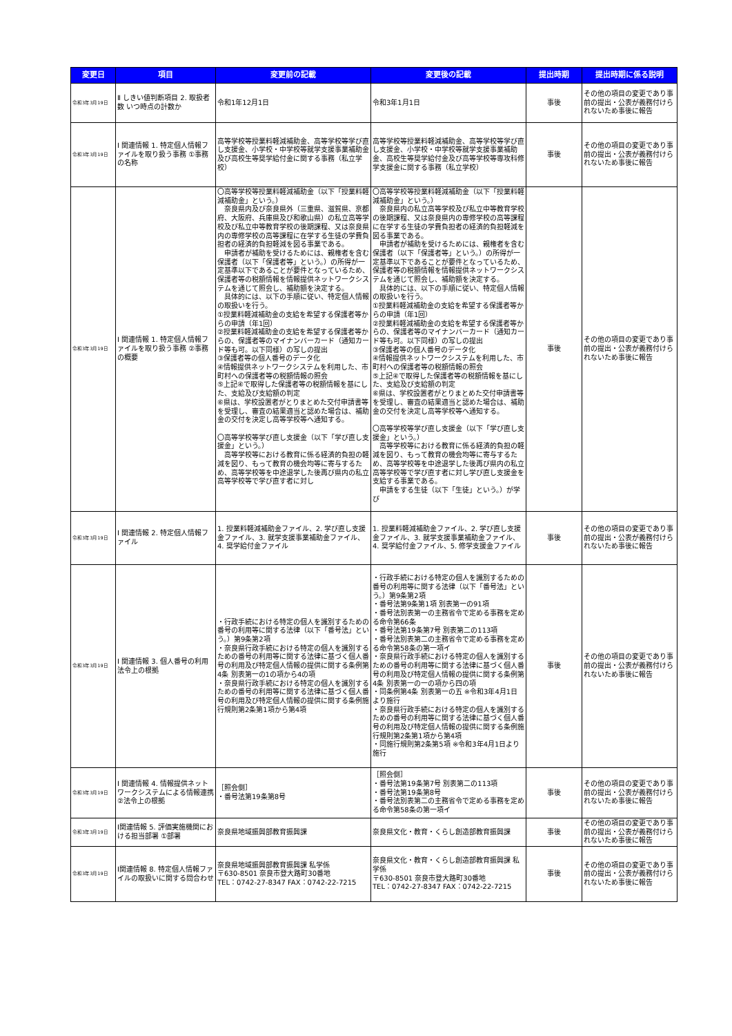| 変更日 | 項目 | 変更前の記載 | 変更後の記載 | 提出時期 | 提出時期に係る説明 |
| --- | --- | --- | --- | --- | --- |
| 令和3年3月19日 | Ⅱ しきい値判断項目 2. 取扱者数 いつ時点の計数か | 令和1年12月1日 | 令和3年1月1日 | 事後 | その他の項目の変更であり事前の提出・公表が義務付けられないため事後に報告 |
| 令和3年3月19日 | Ⅰ 関連情報 1. 特定個人情報ファイルを取り扱う事務 ①事務の名称 | 高等学校等授業料軽減補助金、高等学校等学び直し支援金、小学校・中学校等就学支援事業補助金及び高校生等奨学給付金に関する事務（私立学校） | 高等学校等授業料軽減補助金、高等学校等学び直し支援金、小学校・中学校等就学支援事業補助金、高校生等奨学給付金及び高等学校等専攻科修学支援金に関する事務（私立学校） | 事後 | その他の項目の変更であり事前の提出・公表が義務付けられないため事後に報告 |
| 令和3年3月19日 | Ⅰ 関連情報 1. 特定個人情報ファイルを取り扱う事務 ②事務の概要 | 〇高等学校等授業料軽減補助金（以下「授業料軽減補助金」という。） 奈良県内及び奈良県外（三重県、滋賀県、京都府、大阪府、兵庫県及び和歌山県）の私立高等学校及び私立中等教育学校の後期課程、又は奈良県内の専修学校の高等課程に在学する生徒の学費負担者の経済的負担軽減を図る事業である。 申請者が補助を受けるためには、親権者を含む保護者（以下「保護者等」という。）の所得が一定基準以下であることが要件となっているため、保護者等の税額情報を情報提供ネットワークシステムを通じて照会し、補助額を決定する。 具体的には、以下の手順に従い、特定個人情報の取扱いを行う。 ①授業料軽減補助金の支給を希望する保護者等からの申請（年1回） ②授業料軽減補助金の支給を希望する保護者等からの、保護者等のマイナンバーカード（通知カード等も可。以下同様）の写しの提出 ③保護者等の個人番号のデータ化 ④情報提供ネットワークシステムを利用した、市町村への保護者等の税額情報の照会 ⑤上記④で取得した保護者等の税額情報を基にした、支給及び支給額の判定 ⑥県は、学校設置者がとりまとめた交付申請書等を受理し、審査の結果適当と認めた場合は、補助金の交付を決定し高等学校等へ通知する。 〇高等学校等学び直し支援金（以下「学び直し支援金」という。） 高等学校等における教育に係る経済的負担の軽減を図り、もって教育の機会均等に寄与するため、高等学校等を中途退学した後再び県内の私立高等学校等で学び直す者に対し | 〇高等学校等授業料軽減補助金（以下「授業料軽減補助金」という。） 奈良県内の私立高等学校及び私立中等教育学校の後期課程、又は奈良県内の専修学校の高等課程に在学する生徒の学費負担者の経済的負担軽減を図る事業である。 申請者が補助を受けるためには、親権者を含む保護者（以下「保護者等」という。）の所得が一定基準以下であることが要件となっているため、保護者等の税額情報を情報提供ネットワークシステムを通じて照会し、補助額を決定する。 具体的には、以下の手順に従い、特定個人情報の取扱いを行う。 ①授業料軽減補助金の支給を希望する保護者等からの申請（年1回） ②授業料軽減補助金の支給を希望する保護者等からの、保護者等のマイナンバーカード（通知カード等も可。以下同様）の写しの提出 ③保護者等の個人番号のデータ化 ④情報提供ネットワークシステムを利用した、市町村への保護者等の税額情報の照会 ⑤上記④で取得した保護者等の税額情報を基にした、支給及び支給額の判定 ⑥県は、学校設置者がとりまとめた交付申請書等を受理し、審査の結果適当と認めた場合は、補助金の交付を決定し高等学校等へ通知する。 〇高等学校等学び直し支援金（以下「学び直し支援金」という。） 高等学校等における教育に係る経済的負担の軽減を図り、もって教育の機会均等に寄与するため、高等学校等を中途退学した後再び県内の私立高等学校等で学び直す者に対し学び直し支援金を支給する事業である。 申請をする生徒（以下「生徒」という。）が学び | 事後 | その他の項目の変更であり事前の提出・公表が義務付けられないため事後に報告 |
| 令和3年3月19日 | Ⅰ 関連情報 2. 特定個人情報ファイル | 1. 授業料軽減補助金ファイル、2. 学び直し支援金ファイル、3. 就学支援事業補助金ファイル、4. 奨学給付金ファイル | 1. 授業料軽減補助金ファイル、2. 学び直し支援金ファイル、3. 就学支援事業補助金ファイル、4. 奨学給付金ファイル、5. 修学支援金ファイル | 事後 | その他の項目の変更であり事前の提出・公表が義務付けられないため事後に報告 |
| 令和3年3月19日 | Ⅰ 関連情報 3. 個人番号の利用 法令上の根拠 | ・行政手続における特定の個人を識別するための番号の利用等に関する法律（以下「番号法」という。）第9条第2項 ・奈良県行政手続における特定の個人を識別するための番号の利用等に関する法律に基づく個人番号の利用及び特定個人情報の提供に関する条例第4条 別表第一の1の項から4の項 ・奈良県行政手続における特定の個人を識別するための番号の利用等に関する法律に基づく個人番号の利用及び特定個人情報の提供に関する条例施行規則第2条第1項から第4項 | ・行政手続における特定の個人を識別するための番号の利用等に関する法律（以下「番号法」という。）第9条第2項 ・番号法第9条第1項 別表第一の91項 ・番号法別表第一の主務省令で定める事務を定める命令第66条 ・番号法第19条第7号 別表第二の113項 ・番号法別表第二の主務省令で定める事務を定める命令第58条の第一項イ ・奈良県行政手続における特定の個人を識別するための番号の利用等に関する法律に基づく個人番号の利用及び特定個人情報の提供に関する条例第4条 別表第一の一の項から四の項 ・同条例第4条 別表第一の五 ※令和3年4月1日より施行 ・奈良県行政手続における特定の個人を識別するための番号の利用等に関する法律に基づく個人番号の利用及び特定個人情報の提供に関する条例施行規則第2条第1項から第4項 ・同施行規則第2条第5項 ※令和3年4月1日より施行 | 事後 | その他の項目の変更であり事前の提出・公表が義務付けられないため事後に報告 |
| 令和3年3月19日 | Ⅰ 関連情報 4. 情報提供ネットワークシステムによる情報連携 ②法令上の根拠 | ［照会側］ ・番号法第19条第8号 | ［照会側］ ・番号法第19条第7号 別表第二の113項 ・番号法第19条第8号 ・番号法別表第二の主務省令で定める事務を定める命令第58条の第一項イ | 事後 | その他の項目の変更であり事前の提出・公表が義務付けられないため事後に報告 |
| 令和3年3月19日 | Ⅰ関連情報 5. 評価実施機関における担当部署 ①部署 | 奈良県地域振興部教育振興課 | 奈良県文化・教育・くらし創造部教育振興課 | 事後 | その他の項目の変更であり事前の提出・公表が義務付けられないため事後に報告 |
| 令和3年3月19日 | Ⅰ関連情報 8. 特定個人情報ファイルの取扱いに関する問合わせ | 奈良県地域振興部教育振興課 私学係 〒630-8501 奈良市登大路町30番地 TEL：0742-27-8347 FAX：0742-22-7215 | 奈良県文化・教育・くらし創造部教育振興課 私学係 〒630-8501 奈良市登大路町30番地 TEL：0742-27-8347 FAX：0742-22-7215 | 事後 | その他の項目の変更であり事前の提出・公表が義務付けられないため事後に報告 |